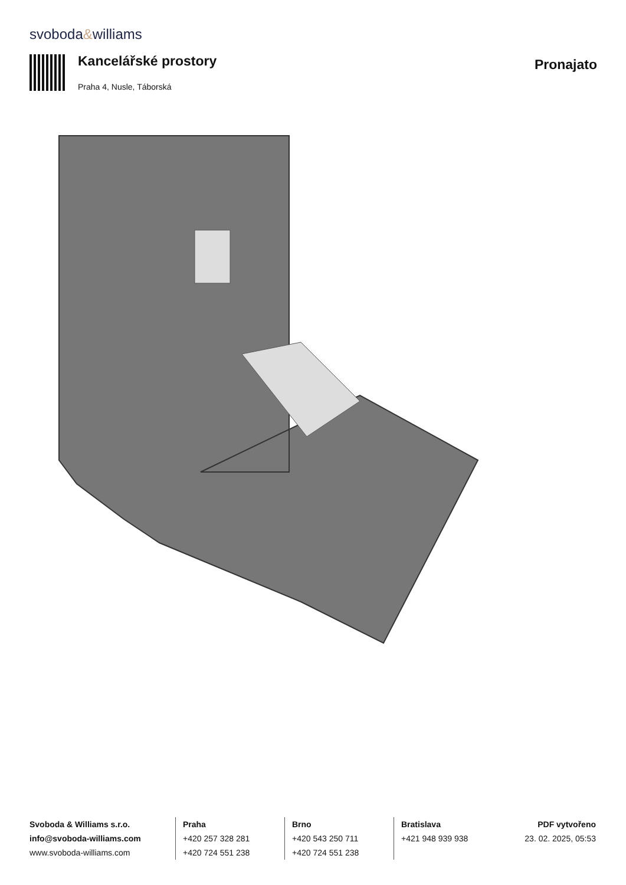svoboda&williams
Kancelářské prostory
Pronajato
Praha 4, Nusle, Táborská
Svoboda & Williams s.r.o.
info@svoboda-williams.com
www.svoboda-williams.com
Praha
+420 257 328 281
+420 724 551 238
Brno
+420 543 250 711
+420 724 551 238
Bratislava
+421 948 939 938
PDF vytvořeno
23. 02. 2025, 05:53